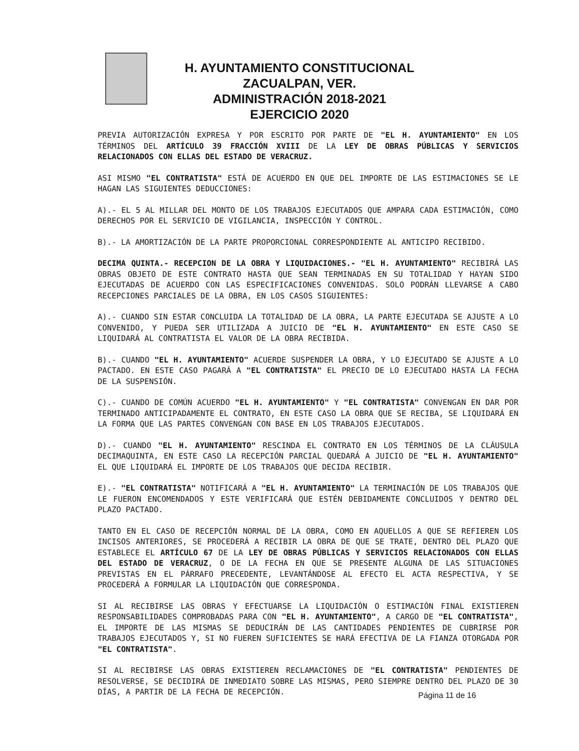H. AYUNTAMIENTO CONSTITUCIONAL
ZACUALPAN, VER.
ADMINISTRACIÓN 2018-2021
EJERCICIO 2020
PREVIA AUTORIZACIÓN EXPRESA Y POR ESCRITO POR PARTE DE "EL H. AYUNTAMIENTO" EN LOS TÉRMINOS DEL ARTÍCULO 39 FRACCIÓN XVIII DE LA LEY DE OBRAS PÚBLICAS Y SERVICIOS RELACIONADOS CON ELLAS DEL ESTADO DE VERACRUZ.
ASI MISMO "EL CONTRATISTA" ESTÁ DE ACUERDO EN QUE DEL IMPORTE DE LAS ESTIMACIONES SE LE HAGAN LAS SIGUIENTES DEDUCCIONES:
A).- EL 5 AL MILLAR DEL MONTO DE LOS TRABAJOS EJECUTADOS QUE AMPARA CADA ESTIMACIÓN, COMO DERECHOS POR EL SERVICIO DE VIGILANCIA, INSPECCIÓN Y CONTROL.
B).- LA AMORTIZACIÓN DE LA PARTE PROPORCIONAL CORRESPONDIENTE AL ANTICIPO RECIBIDO.
DECIMA QUINTA.- RECEPCION DE LA OBRA Y LIQUIDACIONES.- "EL H. AYUNTAMIENTO" RECIBIRÁ LAS OBRAS OBJETO DE ESTE CONTRATO HASTA QUE SEAN TERMINADAS EN SU TOTALIDAD Y HAYAN SIDO EJECUTADAS DE ACUERDO CON LAS ESPECIFICACIONES CONVENIDAS. SOLO PODRÁN LLEVARSE A CABO RECEPCIONES PARCIALES DE LA OBRA, EN LOS CASOS SIGUIENTES:
A).- CUANDO SIN ESTAR CONCLUIDA LA TOTALIDAD DE LA OBRA, LA PARTE EJECUTADA SE AJUSTE A LO CONVENIDO, Y PUEDA SER UTILIZADA A JUICIO DE "EL H. AYUNTAMIENTO" EN ESTE CASO SE LIQUIDARÁ AL CONTRATISTA EL VALOR DE LA OBRA RECIBIDA.
B).- CUANDO "EL H. AYUNTAMIENTO" ACUERDE SUSPENDER LA OBRA, Y LO EJECUTADO SE AJUSTE A LO PACTADO. EN ESTE CASO PAGARÁ A "EL CONTRATISTA" EL PRECIO DE LO EJECUTADO HASTA LA FECHA DE LA SUSPENSIÓN.
C).- CUANDO DE COMÚN ACUERDO "EL H. AYUNTAMIENTO" Y "EL CONTRATISTA" CONVENGAN EN DAR POR TERMINADO ANTICIPADAMENTE EL CONTRATO, EN ESTE CASO LA OBRA QUE SE RECIBA, SE LIQUIDARÁ EN LA FORMA QUE LAS PARTES CONVENGAN CON BASE EN LOS TRABAJOS EJECUTADOS.
D).- CUANDO "EL H. AYUNTAMIENTO" RESCINDA EL CONTRATO EN LOS TÉRMINOS DE LA CLÁUSULA DECIMAQUINTA, EN ESTE CASO LA RECEPCIÓN PARCIAL QUEDARÁ A JUICIO DE "EL H. AYUNTAMIENTO" EL QUE LIQUIDARÁ EL IMPORTE DE LOS TRABAJOS QUE DECIDA RECIBIR.
E).- "EL CONTRATISTA" NOTIFICARÁ A "EL H. AYUNTAMIENTO" LA TERMINACIÓN DE LOS TRABAJOS QUE LE FUERON ENCOMENDADOS Y ESTE VERIFICARÁ QUE ESTÉN DEBIDAMENTE CONCLUIDOS Y DENTRO DEL PLAZO PACTADO.
TANTO EN EL CASO DE RECEPCIÓN NORMAL DE LA OBRA, COMO EN AQUELLOS A QUE SE REFIEREN LOS INCISOS ANTERIORES, SE PROCEDERÁ A RECIBIR LA OBRA DE QUE SE TRATE, DENTRO DEL PLAZO QUE ESTABLECE EL ARTÍCULO 67 DE LA LEY DE OBRAS PÚBLICAS Y SERVICIOS RELACIONADOS CON ELLAS DEL ESTADO DE VERACRUZ, O DE LA FECHA EN QUE SE PRESENTE ALGUNA DE LAS SITUACIONES PREVISTAS EN EL PÁRRAFO PRECEDENTE, LEVANTÁNDOSE AL EFECTO EL ACTA RESPECTIVA, Y SE PROCEDERÁ A FORMULAR LA LIQUIDACIÓN QUE CORRESPONDA.
SI AL RECIBIRSE LAS OBRAS Y EFECTUARSE LA LIQUIDACIÓN O ESTIMACIÓN FINAL EXISTIEREN RESPONSABILIDADES COMPROBADAS PARA CON "EL H. AYUNTAMIENTO", A CARGO DE "EL CONTRATISTA", EL IMPORTE DE LAS MISMAS SE DEDUCIRÁN DE LAS CANTIDADES PENDIENTES DE CUBRIRSE POR TRABAJOS EJECUTADOS Y, SI NO FUEREN SUFICIENTES SE HARÁ EFECTIVA DE LA FIANZA OTORGADA POR "EL CONTRATISTA".
SI AL RECIBIRSE LAS OBRAS EXISTIEREN RECLAMACIONES DE "EL CONTRATISTA" PENDIENTES DE RESOLVERSE, SE DECIDIRÁ DE INMEDIATO SOBRE LAS MISMAS, PERO SIEMPRE DENTRO DEL PLAZO DE 30 DÍAS, A PARTIR DE LA FECHA DE RECEPCIÓN.
Página 11 de 16